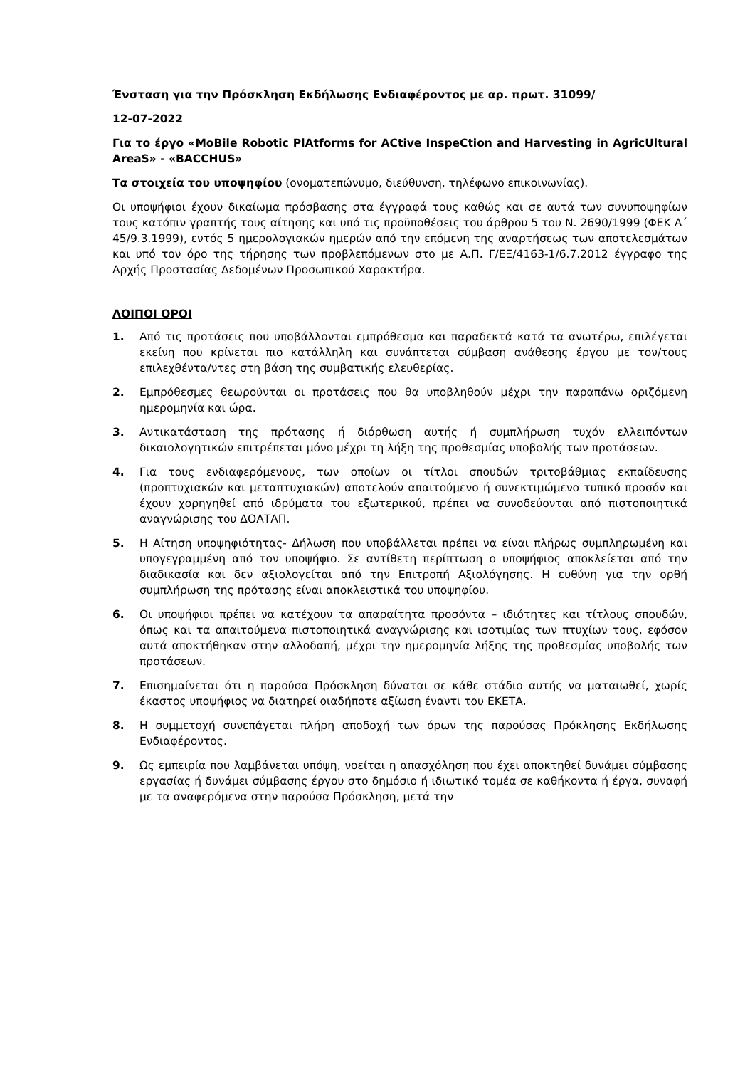Ένσταση για την Πρόσκληση Εκδήλωσης Ενδιαφέροντος με αρ. πρωτ. 31099/
12-07-2022
Για το έργο «MoBile Robotic PlAtforms for ACtive InspeCtion and Harvesting in AgricUltural AreaS» - «BACCHUS»
Τα στοιχεία του υποψηφίου (ονοματεπώνυμο, διεύθυνση, τηλέφωνο επικοινωνίας).
Οι υποψήφιοι έχουν δικαίωμα πρόσβασης στα έγγραφά τους καθώς και σε αυτά των συνυποψηφίων τους κατόπιν γραπτής τους αίτησης και υπό τις προϋποθέσεις του άρθρου 5 του Ν. 2690/1999 (ΦΕΚ Α΄ 45/9.3.1999), εντός 5 ημερολογιακών ημερών από την επόμενη της αναρτήσεως των αποτελεσμάτων και υπό τον όρο της τήρησης των προβλεπόμενων στο με Α.Π. Γ/ΕΞ/4163-1/6.7.2012 έγγραφο της Αρχής Προστασίας Δεδομένων Προσωπικού Χαρακτήρα.
ΛΟΙΠΟΙ ΟΡΟΙ
1. Από τις προτάσεις που υποβάλλονται εμπρόθεσμα και παραδεκτά κατά τα ανωτέρω, επιλέγεται εκείνη που κρίνεται πιο κατάλληλη και συνάπτεται σύμβαση ανάθεσης έργου με τον/τους επιλεχθέντα/ντες στη βάση της συμβατικής ελευθερίας.
2. Εμπρόθεσμες θεωρούνται οι προτάσεις που θα υποβληθούν μέχρι την παραπάνω οριζόμενη ημερομηνία και ώρα.
3. Αντικατάσταση της πρότασης ή διόρθωση αυτής ή συμπλήρωση τυχόν ελλειπόντων δικαιολογητικών επιτρέπεται μόνο μέχρι τη λήξη της προθεσμίας υποβολής των προτάσεων.
4. Για τους ενδιαφερόμενους, των οποίων οι τίτλοι σπουδών τριτοβάθμιας εκπαίδευσης (προπτυχιακών και μεταπτυχιακών) αποτελούν απαιτούμενο ή συνεκτιμώμενο τυπικό προσόν και έχουν χορηγηθεί από ιδρύματα του εξωτερικού, πρέπει να συνοδεύονται από πιστοποιητικά αναγνώρισης του ΔΟΑΤΑΠ.
5. Η Αίτηση υποψηφιότητας- Δήλωση που υποβάλλεται πρέπει να είναι πλήρως συμπληρωμένη και υπογεγραμμένη από τον υποψήφιο. Σε αντίθετη περίπτωση ο υποψήφιος αποκλείεται από την διαδικασία και δεν αξιολογείται από την Επιτροπή Αξιολόγησης. Η ευθύνη για την ορθή συμπλήρωση της πρότασης είναι αποκλειστικά του υποψηφίου.
6. Οι υποψήφιοι πρέπει να κατέχουν τα απαραίτητα προσόντα – ιδιότητες και τίτλους σπουδών, όπως και τα απαιτούμενα πιστοποιητικά αναγνώρισης και ισοτιμίας των πτυχίων τους, εφόσον αυτά αποκτήθηκαν στην αλλοδαπή, μέχρι την ημερομηνία λήξης της προθεσμίας υποβολής των προτάσεων.
7. Επισημαίνεται ότι η παρούσα Πρόσκληση δύναται σε κάθε στάδιο αυτής να ματαιωθεί, χωρίς έκαστος υποψήφιος να διατηρεί οιαδήποτε αξίωση έναντι του ΕΚΕΤΑ.
8. Η συμμετοχή συνεπάγεται πλήρη αποδοχή των όρων της παρούσας Πρόκλησης Εκδήλωσης Ενδιαφέροντος.
9. Ως εμπειρία που λαμβάνεται υπόψη, νοείται η απασχόληση που έχει αποκτηθεί δυνάμει σύμβασης εργασίας ή δυνάμει σύμβασης έργου στο δημόσιο ή ιδιωτικό τομέα σε καθήκοντα ή έργα, συναφή με τα αναφερόμενα στην παρούσα Πρόσκληση, μετά την